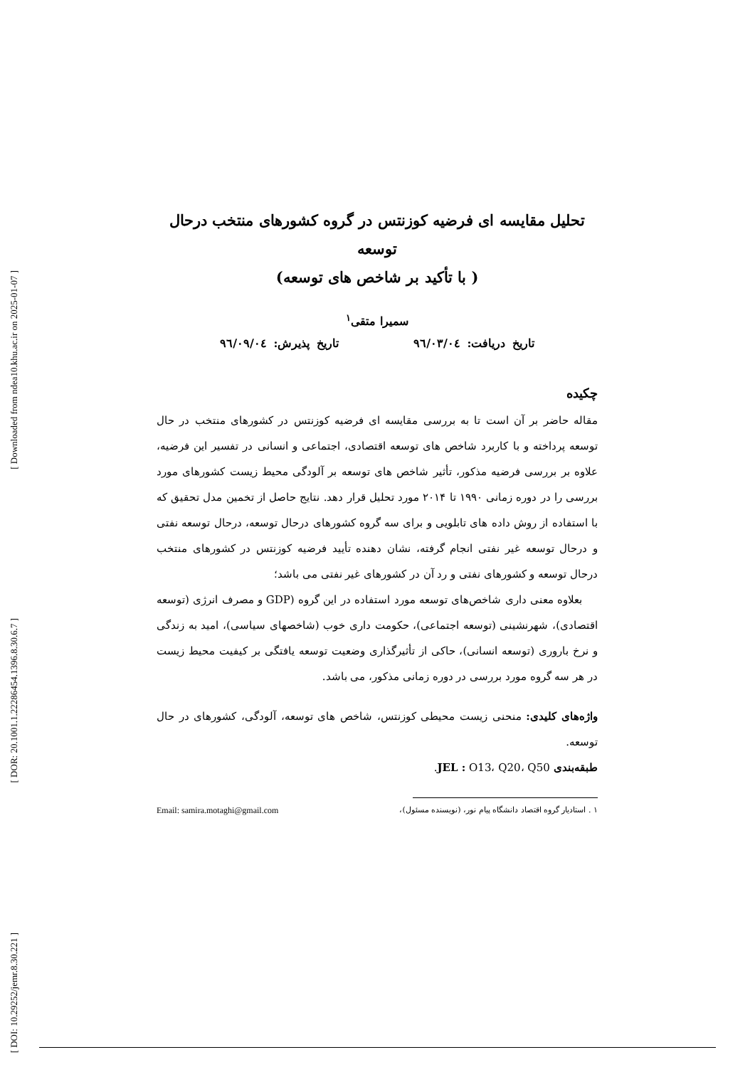[ Downloaded from ndea10.khu.ac.ir on 2025-01-07 ]
[ DOR: 20.1001.1.22286454.1396.8.30.6.7 ]
[ DOI: 10.29252/jemr.8.30.221 ]
تحلیل مقایسه ای فرضیه کوزنتس در گروه کشورهای منتخب درحال توسعه
( با تأکید بر شاخص های توسعه)
سمیرا متقی<sup>۱</sup>
تاریخ دریافت: ٩٦/٠٣/٠٤ تاریخ پذیرش: ٩٦/٠٩/٠٤
چکیده
مقاله حاضر بر آن است تا به بررسی مقایسه ای فرضیه کوزنتس در کشورهای منتخب در حال توسعه پرداخته و با کاربرد شاخص های توسعه اقتصادی، اجتماعی و انسانی در تفسیر این فرضیه، علاوه بر بررسی فرضیه مذکور، تأثیر شاخص های توسعه بر آلودگی محیط زیست کشورهای مورد بررسی را در دوره زمانی ۱۹۹۰ تا ۲۰۱۴ مورد تحلیل قرار دهد. نتایج حاصل از تخمین مدل تحقیق که با استفاده از روش داده های تابلویی و برای سه گروه کشورهای درحال توسعه، درحال توسعه نفتی و درحال توسعه غیر نفتی انجام گرفته، نشان دهنده تأیید فرضیه کوزنتس در کشورهای منتخب درحال توسعه و کشورهای نفتی و رد آن در کشورهای غیر نفتی می باشد؛
بعلاوه معنی داری شاخص‌های توسعه مورد استفاده در این گروه (GDP و مصرف انرژی (توسعه اقتصادی)، شهرنشینی (توسعه اجتماعی)، حکومت داری خوب (شاخصهای سیاسی)، امید به زندگی و نرخ باروری (توسعه انسانی)، حاکی از تأثیرگذاری وضعیت توسعه یافتگی بر کیفیت محیط زیست در هر سه گروه مورد بررسی در دوره زمانی مذکور، می باشد.
واژه‌های کلیدی: منحنی زیست محیطی کوزنتس، شاخص های توسعه، آلودگی، کشورهای در حال توسعه.
طبقه‌بندی JEL : O13، Q20، Q50.
۱ . استادیار گروه اقتصاد دانشگاه پیام نور، (نویسنده مسئول)، Email: samira.motaghi@gmail.com